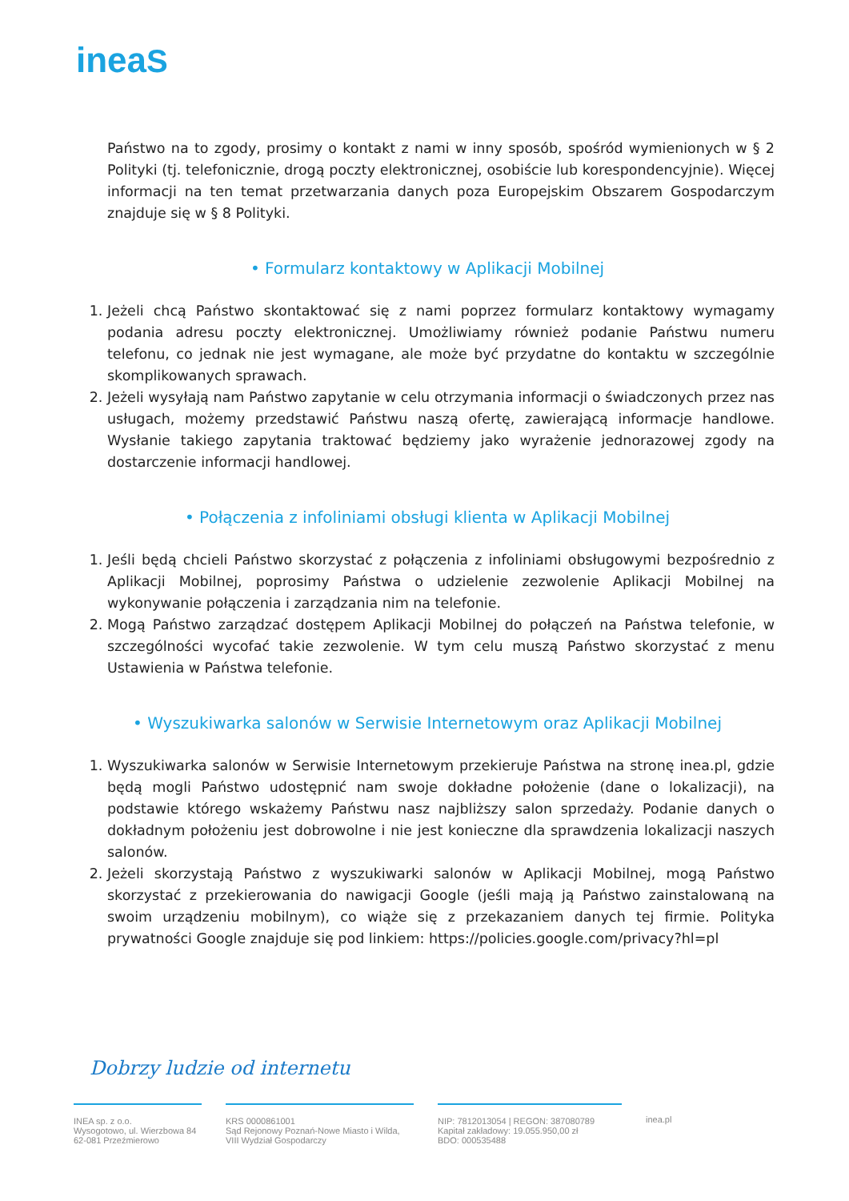ineaS
Państwo na to zgody, prosimy o kontakt z nami w inny sposób, spośród wymienionych w § 2 Polityki (tj. telefonicznie, drogą poczty elektronicznej, osobiście lub korespondencyjnie). Więcej informacji na ten temat przetwarzania danych poza Europejskim Obszarem Gospodarczym znajduje się w § 8 Polityki.
• Formularz kontaktowy w Aplikacji Mobilnej
1. Jeżeli chcą Państwo skontaktować się z nami poprzez formularz kontaktowy wymagamy podania adresu poczty elektronicznej. Umożliwiamy również podanie Państwu numeru telefonu, co jednak nie jest wymagane, ale może być przydatne do kontaktu w szczególnie skomplikowanych sprawach.
2. Jeżeli wysyłają nam Państwo zapytanie w celu otrzymania informacji o świadczonych przez nas usługach, możemy przedstawić Państwu naszą ofertę, zawierającą informacje handlowe. Wysłanie takiego zapytania traktować będziemy jako wyrażenie jednorazowej zgody na dostarczenie informacji handlowej.
• Połączenia z infoliniami obsługi klienta w Aplikacji Mobilnej
1. Jeśli będą chcieli Państwo skorzystać z połączenia z infoliniami obsługowymi bezpośrednio z Aplikacji Mobilnej, poprosimy Państwa o udzielenie zezwolenie Aplikacji Mobilnej na wykonywanie połączenia i zarządzania nim na telefonie.
2. Mogą Państwo zarządzać dostępem Aplikacji Mobilnej do połączeń na Państwa telefonie, w szczególności wycofać takie zezwolenie. W tym celu muszą Państwo skorzystać z menu Ustawienia w Państwa telefonie.
• Wyszukiwarka salonów w Serwisie Internetowym oraz Aplikacji Mobilnej
1. Wyszukiwarka salonów w Serwisie Internetowym przekieruje Państwa na stronę inea.pl, gdzie będą mogli Państwo udostępnić nam swoje dokładne położenie (dane o lokalizacji), na podstawie którego wskażemy Państwu nasz najbliższy salon sprzedaży. Podanie danych o dokładnym położeniu jest dobrowolne i nie jest konieczne dla sprawdzenia lokalizacji naszych salonów.
2. Jeżeli skorzystają Państwo z wyszukiwarki salonów w Aplikacji Mobilnej, mogą Państwo skorzystać z przekierowania do nawigacji Google (jeśli mają ją Państwo zainstalowaną na swoim urządzeniu mobilnym), co wiąże się z przekazaniem danych tej firmie. Polityka prywatności Google znajduje się pod linkiem: https://policies.google.com/privacy?hl=pl
Dobrzy ludzie od internetu
INEA sp. z o.o.
Wysogotowo, ul. Wierzbowa 84
62-081 Przeźmierowo
KRS 0000861001
Sąd Rejonowy Poznań-Nowe Miasto i Wilda,
VIII Wydział Gospodarczy
NIP: 7812013054 | REGON: 387080789
Kapitał zakładowy: 19.055.950,00 zł
BDO: 000535488
inea.pl